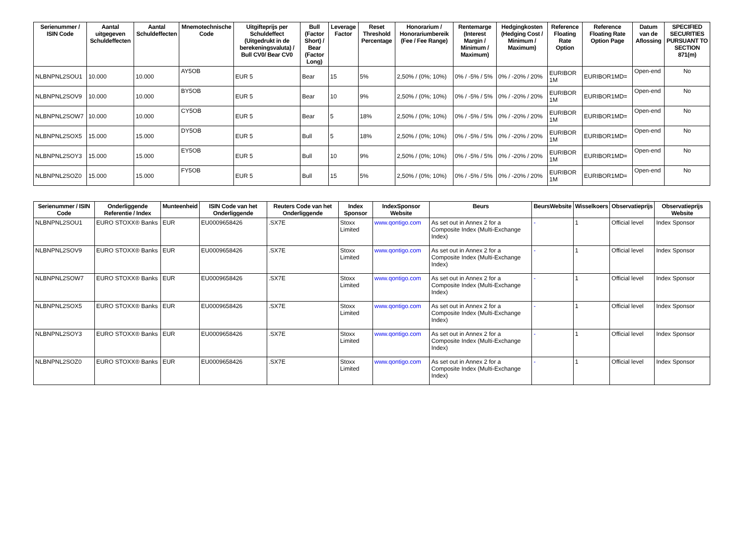| Serienummer / ISIN Code | Aantal uitgegeven Schuldeffecten | Aantal Schuldeffecten | Mnemotechnische Code | Uitgifteprijs per Schuldeffect (Uitgedrukt in de berekeningsvaluta) / Bull CV0/ Bear CV0 | Bull (Factor Short) / Bear (Factor Long) | Leverage Factor | Reset Threshold Percentage | Honorarium / Honorariumbereik (Fee / Fee Range) | Rentemarge (Interest Margin / Minimum / Maximum) | Hedgingkosten (Hedging Cost / Minimum / Maximum) | Reference Floating Rate Option | Reference Floating Rate Option Page | Datum van de Aflossing | SPECIFIED SECURITIES PURSUANT TO SECTION 871(m) |
| --- | --- | --- | --- | --- | --- | --- | --- | --- | --- | --- | --- | --- | --- | --- |
| NLBNPNL2SOU1 | 10.000 | 10.000 | AY5OB | EUR 5 | Bear | 15 | 5% | 2,50% / (0%; 10%) | 0% / -5% / 5% | 0% / -20% / 20% | EURIBOR 1M | EURIBOR1MD= | Open-end | No |
| NLBNPNL2SOV9 | 10.000 | 10.000 | BY5OB | EUR 5 | Bear | 10 | 9% | 2,50% / (0%; 10%) | 0% / -5% / 5% | 0% / -20% / 20% | EURIBOR 1M | EURIBOR1MD= | Open-end | No |
| NLBNPNL2SOW7 | 10.000 | 10.000 | CY5OB | EUR 5 | Bear | 5 | 18% | 2,50% / (0%; 10%) | 0% / -5% / 5% | 0% / -20% / 20% | EURIBOR 1M | EURIBOR1MD= | Open-end | No |
| NLBNPNL2SOX5 | 15.000 | 15.000 | DY5OB | EUR 5 | Bull | 5 | 18% | 2,50% / (0%; 10%) | 0% / -5% / 5% | 0% / -20% / 20% | EURIBOR 1M | EURIBOR1MD= | Open-end | No |
| NLBNPNL2SOY3 | 15.000 | 15.000 | EY5OB | EUR 5 | Bull | 10 | 9% | 2,50% / (0%; 10%) | 0% / -5% / 5% | 0% / -20% / 20% | EURIBOR 1M | EURIBOR1MD= | Open-end | No |
| NLBNPNL2SOZ0 | 15.000 | 15.000 | FY5OB | EUR 5 | Bull | 15 | 5% | 2,50% / (0%; 10%) | 0% / -5% / 5% | 0% / -20% / 20% | EURIBOR 1M | EURIBOR1MD= | Open-end | No |
| Serienummer / ISIN Code | Onderliggende Referentie / Index | Munteenheid | ISIN Code van het Onderliggende | Reuters Code van het Onderliggende | Index Sponsor | IndexSponsor Website | Beurs | BeursWebsite | Wisselkoers | Observatieprijs | Observatieprijs Website |
| --- | --- | --- | --- | --- | --- | --- | --- | --- | --- | --- | --- |
| NLBNPNL2SOU1 | EURO STOXX® Banks | EUR | EU0009658426 | .SX7E | Stoxx Limited | www.qontigo.com | As set out in Annex 2 for a Composite Index (Multi-Exchange Index) | - | 1 | Official level | Index Sponsor |
| NLBNPNL2SOV9 | EURO STOXX® Banks | EUR | EU0009658426 | .SX7E | Stoxx Limited | www.qontigo.com | As set out in Annex 2 for a Composite Index (Multi-Exchange Index) | - | 1 | Official level | Index Sponsor |
| NLBNPNL2SOW7 | EURO STOXX® Banks | EUR | EU0009658426 | .SX7E | Stoxx Limited | www.qontigo.com | As set out in Annex 2 for a Composite Index (Multi-Exchange Index) | - | 1 | Official level | Index Sponsor |
| NLBNPNL2SOX5 | EURO STOXX® Banks | EUR | EU0009658426 | .SX7E | Stoxx Limited | www.qontigo.com | As set out in Annex 2 for a Composite Index (Multi-Exchange Index) | - | 1 | Official level | Index Sponsor |
| NLBNPNL2SOY3 | EURO STOXX® Banks | EUR | EU0009658426 | .SX7E | Stoxx Limited | www.qontigo.com | As set out in Annex 2 for a Composite Index (Multi-Exchange Index) | - | 1 | Official level | Index Sponsor |
| NLBNPNL2SOZ0 | EURO STOXX® Banks | EUR | EU0009658426 | .SX7E | Stoxx Limited | www.qontigo.com | As set out in Annex 2 for a Composite Index (Multi-Exchange Index) | - | 1 | Official level | Index Sponsor |